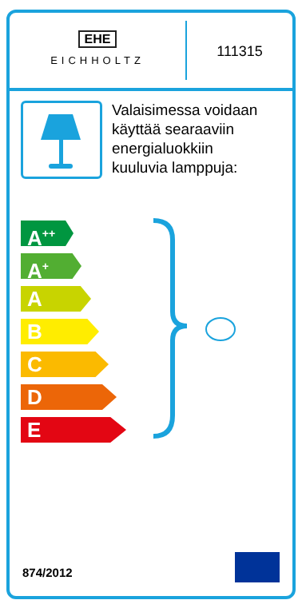EHE
EICHHOLTZ
111315
Valaisimessa voidaan
käyttää searaaviin
energialuokkiin
kuuluvia lamppuja:
A<sup>++</sup>
A<sup>+</sup>
A
B
C
D
E
874/2012